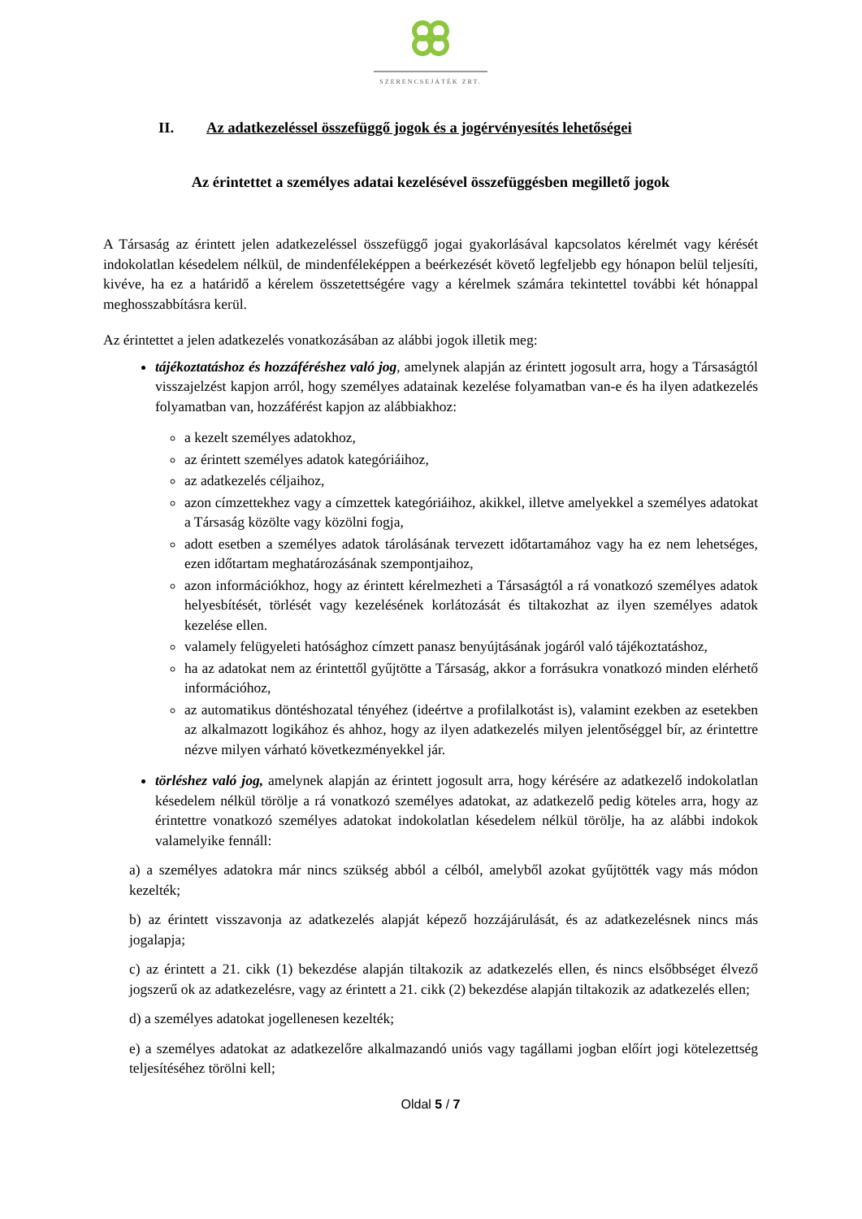SZERENCSEJÁTÉK ZRT.
II. Az adatkezeléssel összefüggő jogok és a jogérvényesítés lehetőségei
Az érintettet a személyes adatai kezelésével összefüggésben megillető jogok
A Társaság az érintett jelen adatkezeléssel összefüggő jogai gyakorlásával kapcsolatos kérelmét vagy kérését indokolatlan késedelem nélkül, de mindenféleképpen a beérkezését követő legfeljebb egy hónapon belül teljesíti, kivéve, ha ez a határidő a kérelem összetettségére vagy a kérelmek számára tekintettel további két hónappal meghosszabbításra kerül.
Az érintettet a jelen adatkezelés vonatkozásában az alábbi jogok illetik meg:
tájékoztatáshoz és hozzáféréshez való jog, amelynek alapján az érintett jogosult arra, hogy a Társaságtól visszajelzést kapjon arról, hogy személyes adatainak kezelése folyamatban van-e és ha ilyen adatkezelés folyamatban van, hozzáférést kapjon az alábbiakhoz:
a kezelt személyes adatokhoz,
az érintett személyes adatok kategóriáihoz,
az adatkezelés céljaihoz,
azon címzettekhez vagy a címzettek kategóriáihoz, akikkel, illetve amelyekkel a személyes adatokat a Társaság közölte vagy közölni fogja,
adott esetben a személyes adatok tárolásának tervezett időtartamához vagy ha ez nem lehetséges, ezen időtartam meghatározásának szempontjaihoz,
azon információkhoz, hogy az érintett kérelmezheti a Társaságtól a rá vonatkozó személyes adatok helyesbítését, törlését vagy kezelésének korlátozását és tiltakozhat az ilyen személyes adatok kezelése ellen.
valamely felügyeleti hatósághoz címzett panasz benyújtásának jogáról való tájékoztatáshoz,
ha az adatokat nem az érintettől gyűjtötte a Társaság, akkor a forrásukra vonatkozó minden elérhető információhoz,
az automatikus döntéshozatal tényéhez (ideértve a profilalkotást is), valamint ezekben az esetekben az alkalmazott logikához és ahhoz, hogy az ilyen adatkezelés milyen jelentőséggel bír, az érintettre nézve milyen várható következményekkel jár.
törléshez való jog, amelynek alapján az érintett jogosult arra, hogy kérésére az adatkezelő indokolatlan késedelem nélkül törölje a rá vonatkozó személyes adatokat, az adatkezelő pedig köteles arra, hogy az érintettre vonatkozó személyes adatokat indokolatlan késedelem nélkül törölje, ha az alábbi indokok valamelyike fennáll:
a) a személyes adatokra már nincs szükség abból a célból, amelyből azokat gyűjtötték vagy más módon kezelték;
b) az érintett visszavonja az adatkezelés alapját képező hozzájárulását, és az adatkezelésnek nincs más jogalapja;
c) az érintett a 21. cikk (1) bekezdése alapján tiltakozik az adatkezelés ellen, és nincs elsőbbséget élvező jogszerű ok az adatkezelésre, vagy az érintett a 21. cikk (2) bekezdése alapján tiltakozik az adatkezelés ellen;
d) a személyes adatokat jogellenesen kezelték;
e) a személyes adatokat az adatkezelőre alkalmazandó uniós vagy tagállami jogban előírt jogi kötelezettség teljesítéséhez törölni kell;
Oldal 5 / 7